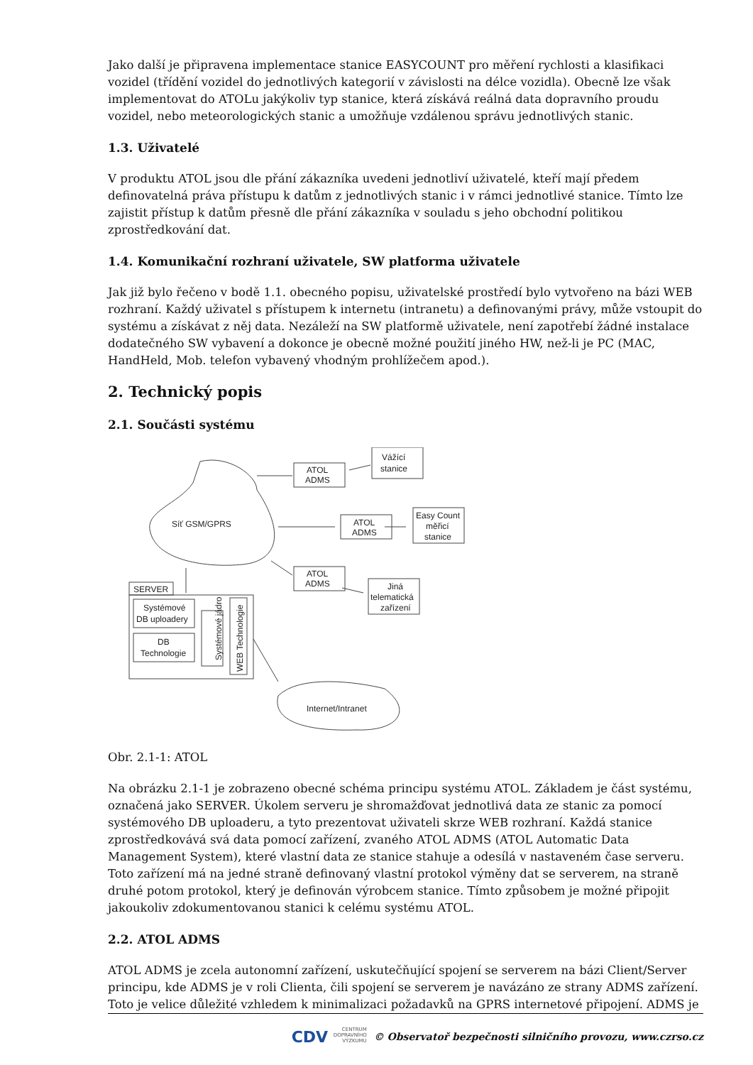Jako další je připravena implementace stanice EASYCOUNT pro měření rychlosti a klasifikaci vozidel (třídění vozidel do jednotlivých kategorií v závislosti na délce vozidla). Obecně lze však implementovat do ATOLu jakýkoliv typ stanice, která získává reálná data dopravního proudu vozidel, nebo meteorologických stanic a umožňuje vzdálenou správu jednotlivých stanic.
1.3. Uživatelé
V produktu ATOL jsou dle přání zákazníka uvedeni jednotliví uživatelé, kteří mají předem definovatelná práva přístupu k datům z jednotlivých stanic i v rámci jednotlivé stanice. Tímto lze zajistit přístup k datům přesně dle přání zákazníka v souladu s jeho obchodní politikou zprostředkování dat.
1.4. Komunikační rozhraní uživatele, SW platforma uživatele
Jak již bylo řečeno v bodě 1.1. obecného popisu, uživatelské prostředí bylo vytvořeno na bázi WEB rozhraní. Každý uživatel s přístupem k internetu (intranetu) a definovanými právy, může vstoupit do systému a získávat z něj data. Nezáleží na SW platformě uživatele, není zapotřebí žádné instalace dodatečného SW vybavení a dokonce je obecně možné použití jiného HW, než-li je PC (MAC, HandHeld, Mob. telefon vybavený vhodným prohlížečem apod.).
2. Technický popis
2.1. Součásti systému
Síť GSM/GPRS
Vážící
stanice
ATOL
ADMS
ATOL
ADMS
Easy Count
měřicí
stanice
ATOL
ADMS
Jiná
telematická
zařízení
SERVER
Systémové
DB uploadery
DB
Technologie
Systémové jádro
WEB Technologie
Internet/Intranet
Obr. 2.1-1: ATOL
Na obrázku 2.1-1 je zobrazeno obecné schéma principu systému ATOL. Základem je část systému, označená jako SERVER. Úkolem serveru je shromažďovat jednotlivá data ze stanic za pomocí systémového DB uploaderu, a tyto prezentovat uživateli skrze WEB rozhraní. Každá stanice zprostředkovává svá data pomocí zařízení, zvaného ATOL ADMS (ATOL Automatic Data Management System), které vlastní data ze stanice stahuje a odesílá v nastaveném čase serveru. Toto zařízení má na jedné straně definovaný vlastní protokol výměny dat se serverem, na straně druhé potom protokol, který je definován výrobcem stanice. Tímto způsobem je možné připojit jakoukoliv zdokumentovanou stanici k celému systému ATOL.
2.2. ATOL ADMS
ATOL ADMS je zcela autonomní zařízení, uskutečňující spojení se serverem na bázi Client/Server principu, kde ADMS je v roli Clienta, čili spojení se serverem je navázáno ze strany ADMS zařízení. Toto je velice důležité vzhledem k minimalizaci požadavků na GPRS internetové připojení. ADMS je
CDV CENTRUM
DOPRAVNÍHO
VÝZKUMU © Observatoř bezpečnosti silničního provozu, www.czrso.cz